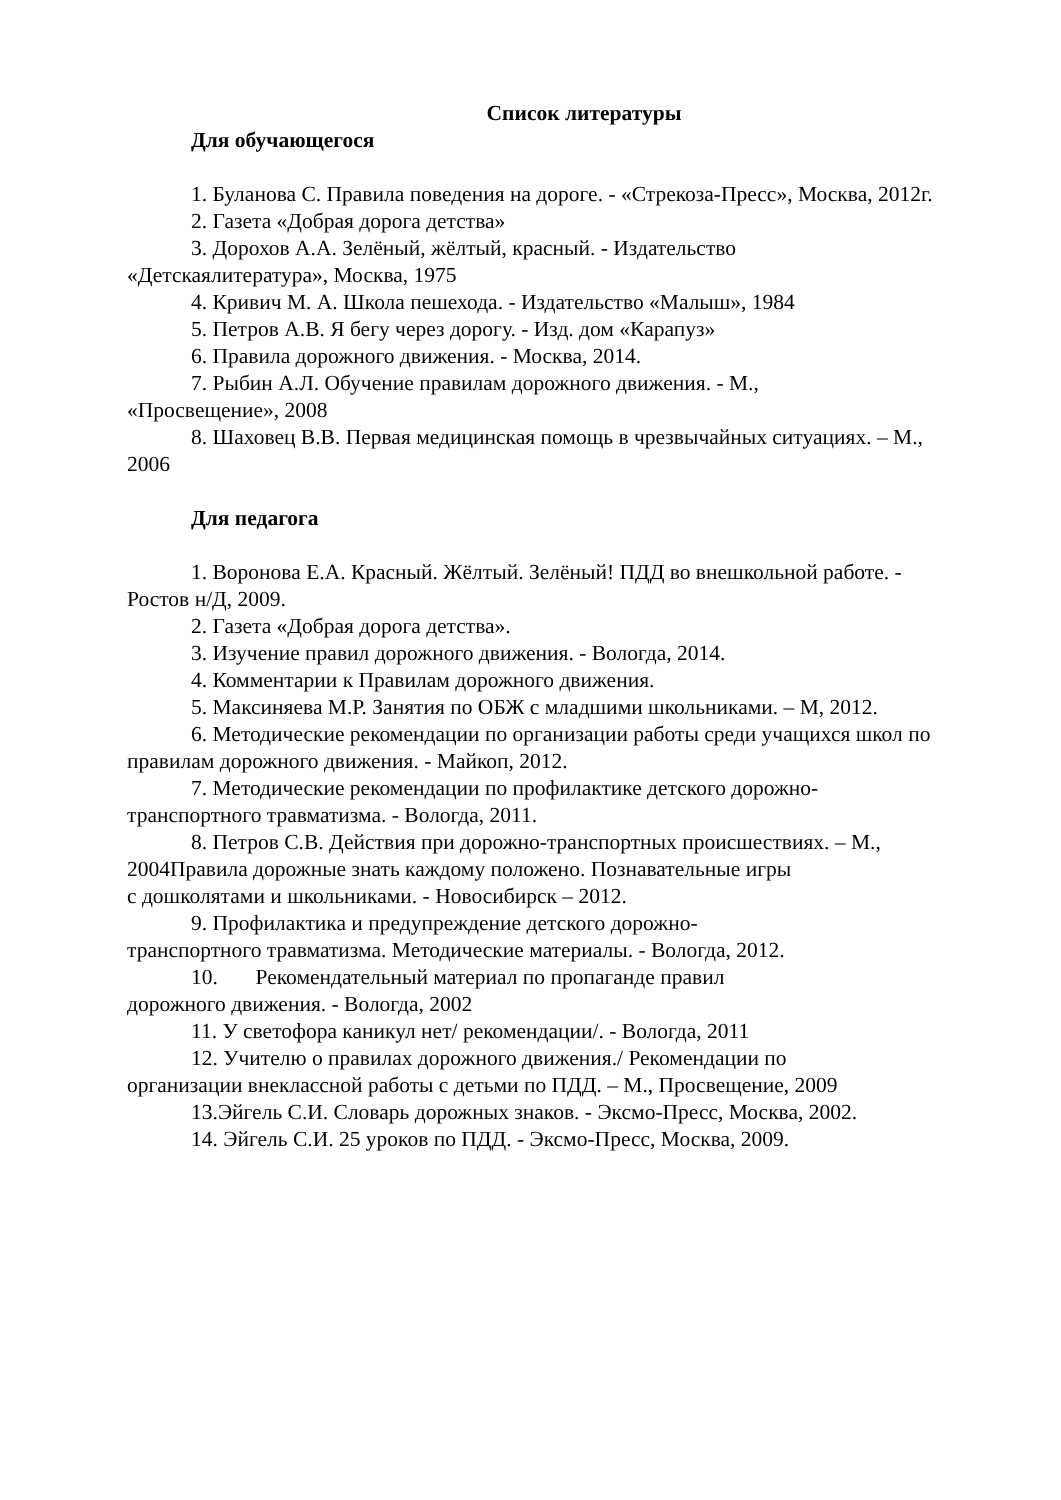Список литературы
Для обучающегося
1. Буланова С. Правила поведения на дороге. - «Стрекоза-Пресс», Москва, 2012г.
2. Газета «Добрая дорога детства»
3. Дорохов А.А. Зелёный, жёлтый, красный. - Издательство
«Детскаялитература», Москва, 1975
4. Кривич М. А. Школа пешехода. - Издательство «Малыш», 1984
5. Петров А.В. Я бегу через дорогу. - Изд. дом «Карапуз»
6. Правила дорожного движения. - Москва, 2014.
7. Рыбин А.Л. Обучение правилам дорожного движения. - М.,
«Просвещение», 2008
8. Шаховец В.В. Первая медицинская помощь в чрезвычайных ситуациях. – М., 2006
Для педагога
1. Воронова Е.А. Красный. Жёлтый. Зелёный! ПДД во внешкольной работе. - Ростов н/Д, 2009.
2. Газета «Добрая дорога детства».
3. Изучение правил дорожного движения. - Вологда, 2014.
4. Комментарии к Правилам дорожного движения.
5. Максиняева М.Р. Занятия по ОБЖ с младшими школьниками. – М, 2012.
6. Методические рекомендации по организации работы среди учащихся школ по правилам дорожного движения. - Майкоп, 2012.
7. Методические рекомендации по профилактике детского дорожно-
транспортного травматизма. - Вологда, 2011.
8. Петров С.В. Действия при дорожно-транспортных происшествиях. – М., 2004Правила дорожные знать каждому положено. Познавательные игры
с дошколятами и школьниками. - Новосибирск – 2012.
9. Профилактика и предупреждение детского дорожно-
транспортного травматизма. Методические материалы. - Вологда, 2012.
10. Рекомендательный материал по пропаганде правил
дорожного движения. - Вологда, 2002
11. У светофора каникул нет/ рекомендации/. - Вологда, 2011
12. Учителю о правилах дорожного движения./ Рекомендации по
организации внеклассной работы с детьми по ПДД. – М., Просвещение, 2009
13.Эйгель С.И. Словарь дорожных знаков. - Эксмо-Пресс, Москва, 2002.
14. Эйгель С.И. 25 уроков по ПДД. - Эксмо-Пресс, Москва, 2009.